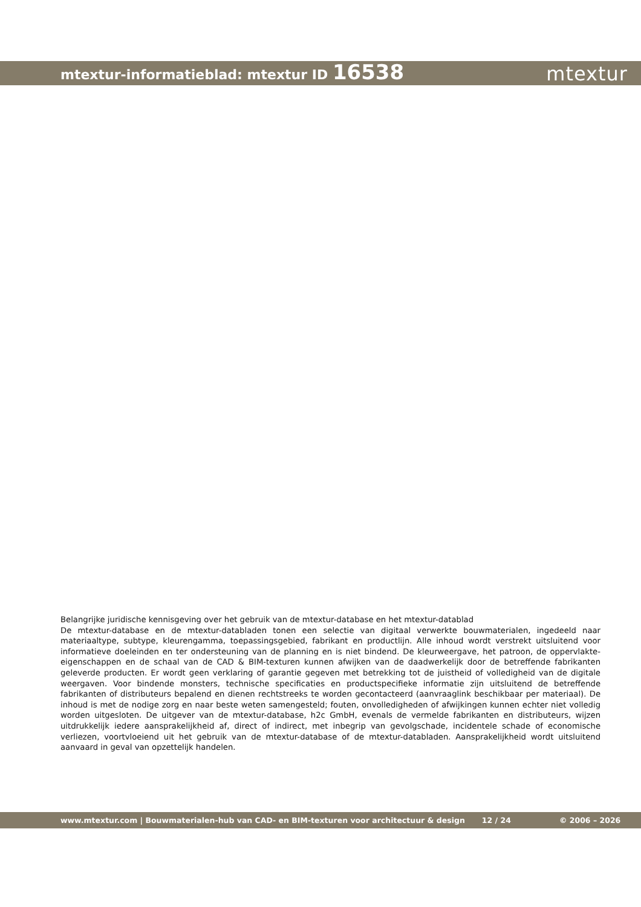mtextur-informatieblad: mtextur ID 16538
mtextur
Belangrijke juridische kennisgeving over het gebruik van de mtextur-database en het mtextur-datablad
De mtextur-database en de mtextur-databladen tonen een selectie van digitaal verwerkte bouwmaterialen, ingedeeld naar materiaaltype, subtype, kleurengamma, toepassingsgebied, fabrikant en productlijn. Alle inhoud wordt verstrekt uitsluitend voor informatieve doeleinden en ter ondersteuning van de planning en is niet bindend. De kleurweergave, het patroon, de oppervlakte-eigenschappen en de schaal van de CAD & BIM-texturen kunnen afwijken van de daadwerkelijk door de betreffende fabrikanten geleverde producten. Er wordt geen verklaring of garantie gegeven met betrekking tot de juistheid of volledigheid van de digitale weergaven. Voor bindende monsters, technische specificaties en productspecifieke informatie zijn uitsluitend de betreffende fabrikanten of distributeurs bepalend en dienen rechtstreeks te worden gecontacteerd (aanvraaglink beschikbaar per materiaal). De inhoud is met de nodige zorg en naar beste weten samengesteld; fouten, onvolledigheden of afwijkingen kunnen echter niet volledig worden uitgesloten. De uitgever van de mtextur-database, h2c GmbH, evenals de vermelde fabrikanten en distributeurs, wijzen uitdrukkelijk iedere aansprakelijkheid af, direct of indirect, met inbegrip van gevolgschade, incidentele schade of economische verliezen, voortvloeiend uit het gebruik van de mtextur-database of de mtextur-databladen. Aansprakelijkheid wordt uitsluitend aanvaard in geval van opzettelijk handelen.
www.mtextur.com | Bouwmaterialen-hub van CAD- en BIM-texturen voor architectuur & design 12 / 24 © 2006 – 2026